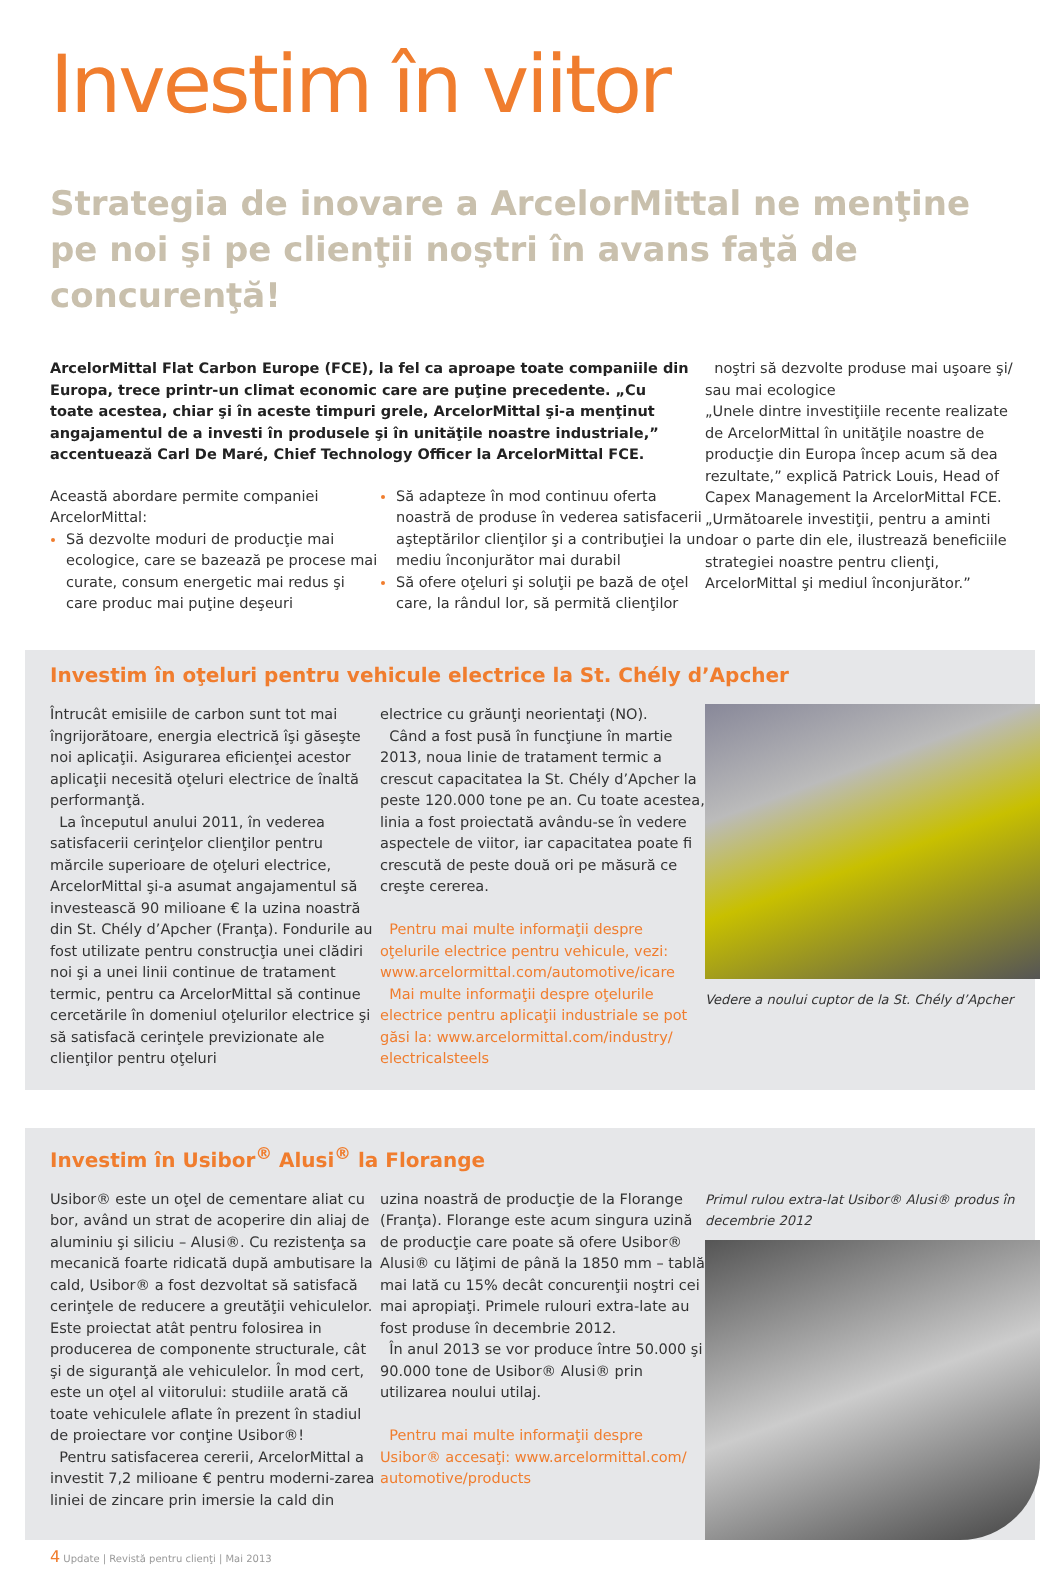Investim în viitor
Strategia de inovare a ArcelorMittal ne menţine pe noi şi pe clienţii noştri în avans faţă de concurenţă!
ArcelorMittal Flat Carbon Europe (FCE), la fel ca aproape toate companiile din Europa, trece printr-un climat economic care are puţine precedente. „Cu toate acestea, chiar şi în aceste timpuri grele, ArcelorMittal şi-a menţinut angajamentul de a investi în produsele şi în unităţile noastre industriale,” accentuează Carl De Maré, Chief Technology Officer la ArcelorMittal FCE.
Această abordare permite companiei ArcelorMittal:
Să dezvolte moduri de producţie mai ecologice, care se bazează pe procese mai curate, consum energetic mai redus şi care produc mai puţine deşeuri
Să adapteze în mod continuu oferta noastră de produse în vederea satisfacerii aşteptărilor clienţilor şi a contribuţiei la un mediu înconjurător mai durabil
Să ofere oţeluri şi soluţii pe bază de oţel care, la rândul lor, să permită clienţilor
noştri să dezvolte produse mai uşoare şi/ sau mai ecologice
„Unele dintre investiţiile recente realizate de ArcelorMittal în unităţile noastre de producţie din Europa încep acum să dea rezultate,” explică Patrick Louis, Head of Capex Management la ArcelorMittal FCE. „Următoarele investiţii, pentru a aminti doar o parte din ele, ilustrează beneficiile strategiei noastre pentru clienţi, ArcelorMittal şi mediul înconjurător.”
Investim în oţeluri pentru vehicule electrice la St. Chély d’Apcher
Întrucât emisiile de carbon sunt tot mai îngrijorătoare, energia electrică îşi găseşte noi aplicaţii. Asigurarea eficienţei acestor aplicaţii necesită oţeluri electrice de înaltă performanţă.
La începutul anului 2011, în vederea satisfacerii cerinţelor clienţilor pentru mărcile superioare de oţeluri electrice, ArcelorMittal şi-a asumat angajamentul să investească 90 milioane € la uzina noastră din St. Chély d’Apcher (Franţa). Fondurile au fost utilizate pentru construcţia unei clădiri noi şi a unei linii continue de tratament termic, pentru ca ArcelorMittal să continue cercetările în domeniul oţelurilor electrice şi să satisfacă cerinţele previzionate ale clienţilor pentru oţeluri
electrice cu grăunţi neorientaţi (NO).
Când a fost pusă în funcţiune în martie 2013, noua linie de tratament termic a crescut capacitatea la St. Chély d’Apcher la peste 120.000 tone pe an. Cu toate acestea, linia a fost proiectată avându-se în vedere aspectele de viitor, iar capacitatea poate fi crescută de peste două ori pe măsură ce creşte cererea.
Pentru mai multe informaţii despre oţelurile electrice pentru vehicule, vezi: www.arcelormittal.com/automotive/icare
Mai multe informaţii despre oţelurile electrice pentru aplicaţii industriale se pot găsi la: www.arcelormittal.com/industry/ electricalsteels
Vedere a noului cuptor de la St. Chély d’Apcher
Investim în Usibor<sup>®</sup> Alusi<sup>®</sup> la Florange
Usibor® este un oţel de cementare aliat cu bor, având un strat de acoperire din aliaj de aluminiu şi siliciu – Alusi®. Cu rezistenţa sa mecanică foarte ridicată după ambutisare la cald, Usibor® a fost dezvoltat să satisfacă cerinţele de reducere a greutăţii vehiculelor. Este proiectat atât pentru folosirea in producerea de componente structurale, cât şi de siguranţă ale vehiculelor. În mod cert, este un oţel al viitorului: studiile arată că toate vehiculele aflate în prezent în stadiul de proiectare vor conţine Usibor®!
Pentru satisfacerea cererii, ArcelorMittal a investit 7,2 milioane € pentru moderni-zarea liniei de zincare prin imersie la cald din
uzina noastră de producţie de la Florange (Franţa). Florange este acum singura uzină de producţie care poate să ofere Usibor® Alusi® cu lăţimi de până la 1850 mm – tablă mai lată cu 15% decât concurenţii noştri cei mai apropiaţi. Primele rulouri extra-late au fost produse în decembrie 2012.
În anul 2013 se vor produce între 50.000 şi 90.000 tone de Usibor® Alusi® prin utilizarea noului utilaj.
Pentru mai multe informaţii despre Usibor® accesaţi: www.arcelormittal.com/ automotive/products
Primul rulou extra-lat Usibor® Alusi® produs în decembrie 2012
4 Update | Revistă pentru clienţi | Mai 2013